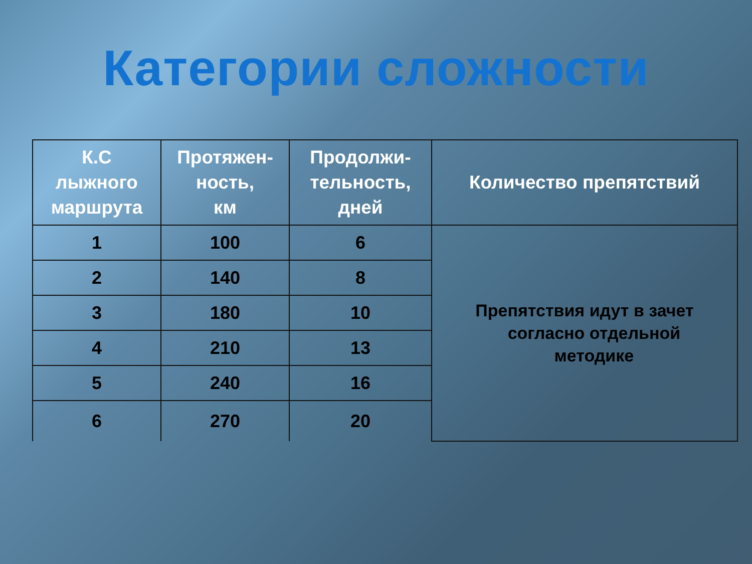Категории сложности
| К.С лыжного маршрута | Протяжен- ность, км | Продолжи- тельность, дней | Количество препятствий |
| --- | --- | --- | --- |
| 1 | 100 | 6 | Препятствия идут в зачет согласно отдельной методике |
| 2 | 140 | 8 | |
| 3 | 180 | 10 | |
| 4 | 210 | 13 | |
| 5 | 240 | 16 | |
| 6 | 270 | 20 | |